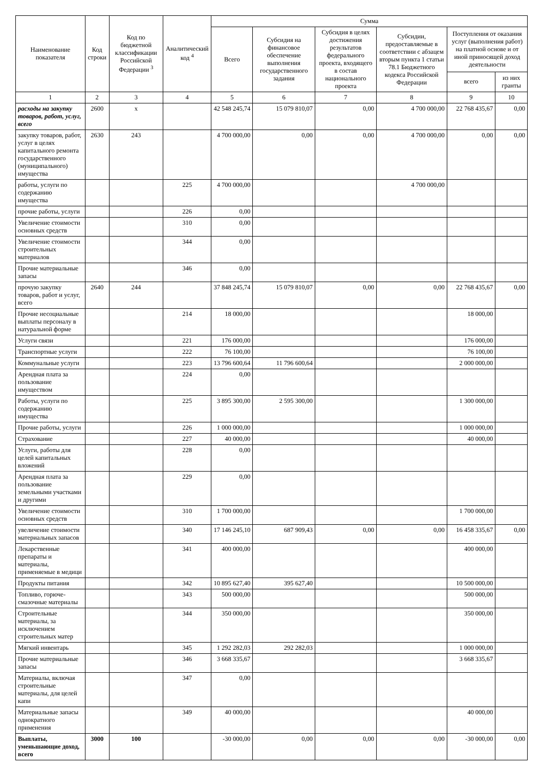| Наименование показателя | Код строки | Код по бюджетной классификации Российской Федерации <sup>3</sup> | Аналитический код <sup>4</sup> | Сумма | | | | | |
| --- | --- | --- | --- | --- | --- | --- | --- | --- | --- |
| | | | | Всего | Субсидия на финансовое обеспечение выполнения государственного задания | Субсидия в целях достижения результатов федерального проекта, входящего в состав национального проекта | Субсидии, предоставляемые в соответствии с абзацем вторым пункта 1 статьи 78.1 Бюджетного кодекса Российской Федерации | Поступления от оказания услуг (выполнения работ) на платной основе и от иной приносящей доход деятельности | |
| | | | | | | | | всего | из них гранты |
| 1 | 2 | 3 | 4 | 5 | 6 | 7 | 8 | 9 | 10 |
| расходы на закупку товаров, работ, услуг, всего | 2600 | x | | 42 548 245,74 | 15 079 810,07 | 0,00 | 4 700 000,00 | 22 768 435,67 | 0,00 |
| закупку товаров, работ, услуг в целях капитального ремонта государственного (муниципального) имущества | 2630 | 243 | | 4 700 000,00 | 0,00 | 0,00 | 4 700 000,00 | 0,00 | 0,00 |
| работы, услуги по содержанию имущества | | | 225 | 4 700 000,00 | | | 4 700 000,00 | | |
| прочие работы, услуги | | | 226 | 0,00 | | | | | |
| Увеличение стоимости основных средств | | | 310 | 0,00 | | | | | |
| Увеличение стоимости строительных материалов | | | 344 | 0,00 | | | | | |
| Прочие материальные запасы | | | 346 | 0,00 | | | | | |
| прочую закупку товаров, работ и услуг, всего | 2640 | 244 | | 37 848 245,74 | 15 079 810,07 | 0,00 | 0,00 | 22 768 435,67 | 0,00 |
| Прочие несоциальные выплаты персоналу в натуральной форме | | | 214 | 18 000,00 | | | | 18 000,00 | |
| Услуги связи | | | 221 | 176 000,00 | | | | 176 000,00 | |
| Транспортные услуги | | | 222 | 76 100,00 | | | | 76 100,00 | |
| Коммунальные услуги | | | 223 | 13 796 600,64 | 11 796 600,64 | | | 2 000 000,00 | |
| Арендная плата за пользование имуществом | | | 224 | 0,00 | | | | | |
| Работы, услуги по содержанию имущества | | | 225 | 3 895 300,00 | 2 595 300,00 | | | 1 300 000,00 | |
| Прочие работы, услуги | | | 226 | 1 000 000,00 | | | | 1 000 000,00 | |
| Страхование | | | 227 | 40 000,00 | | | | 40 000,00 | |
| Услуги, работы для целей капитальных вложений | | | 228 | 0,00 | | | | | |
| Арендная плата за пользование земельными участками и другими | | | 229 | 0,00 | | | | | |
| Увеличение стоимости основных средств | | | 310 | 1 700 000,00 | | | | 1 700 000,00 | |
| увеличение стоимости материальных запасов | | | 340 | 17 146 245,10 | 687 909,43 | 0,00 | 0,00 | 16 458 335,67 | 0,00 |
| Лекарственные препараты и материалы, применяемые в медици | | | 341 | 400 000,00 | | | | 400 000,00 | |
| Продукты питания | | | 342 | 10 895 627,40 | 395 627,40 | | | 10 500 000,00 | |
| Топливо, горюче-смазочные материалы | | | 343 | 500 000,00 | | | | 500 000,00 | |
| Строительные материалы, за исключением строительных матер | | | 344 | 350 000,00 | | | | 350 000,00 | |
| Мягкий инвентарь | | | 345 | 1 292 282,03 | 292 282,03 | | | 1 000 000,00 | |
| Прочие материальные запасы | | | 346 | 3 668 335,67 | | | | 3 668 335,67 | |
| Материалы, включая строительные материалы, для целей капи | | | 347 | 0,00 | | | | | |
| Материальные запасы однократного применения | | | 349 | 40 000,00 | | | | 40 000,00 | |
| Выплаты, уменьшающие доход, всего | 3000 | 100 | | -30 000,00 | 0,00 | 0,00 | 0,00 | -30 000,00 | 0,00 |